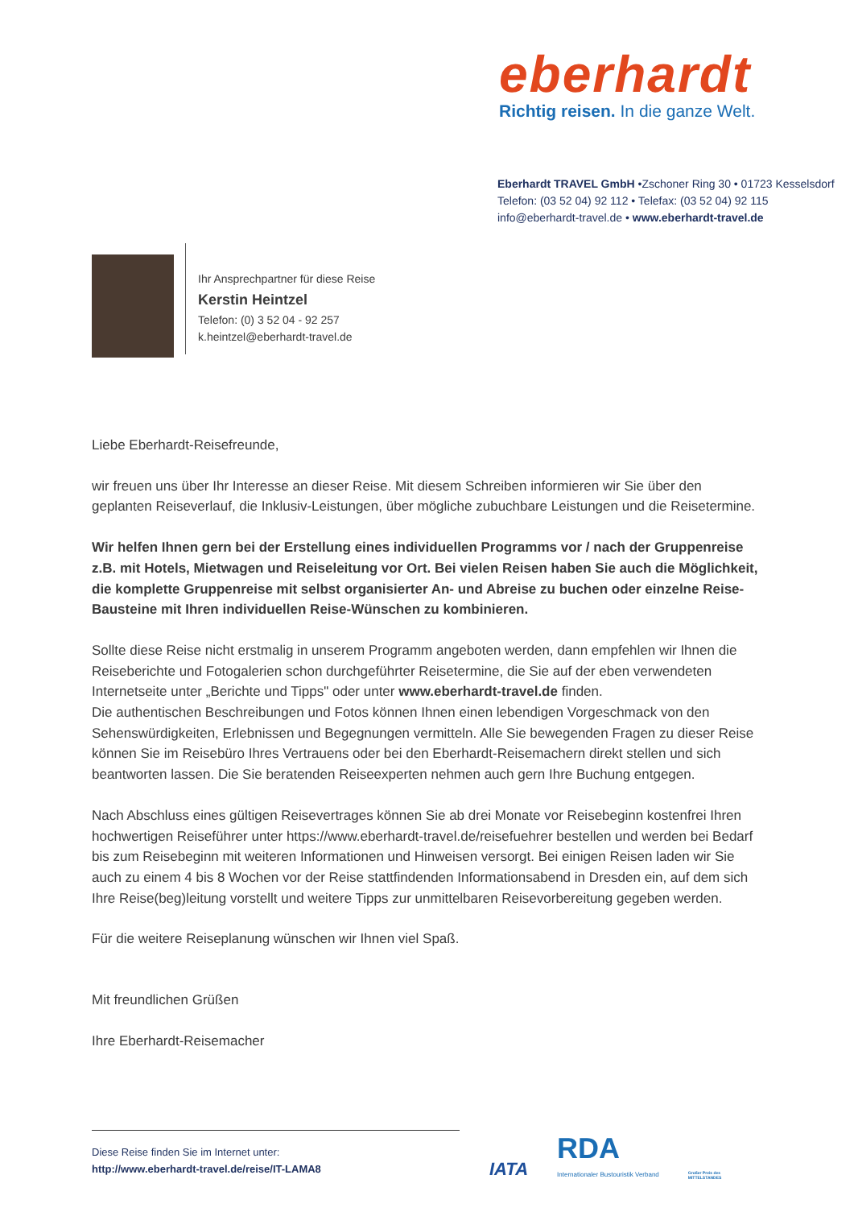eberhardt
Richtig reisen. In die ganze Welt.
Eberhardt TRAVEL GmbH •Zschoner Ring 30 • 01723 Kesselsdorf
Telefon: (03 52 04) 92 112 • Telefax: (03 52 04) 92 115
info@eberhardt-travel.de • www.eberhardt-travel.de
Ihr Ansprechpartner für diese Reise
Kerstin Heintzel
Telefon: (0) 3 52 04 - 92 257
k.heintzel@eberhardt-travel.de
Liebe Eberhardt-Reisefreunde,
wir freuen uns über Ihr Interesse an dieser Reise. Mit diesem Schreiben informieren wir Sie über den geplanten Reiseverlauf, die Inklusiv-Leistungen, über mögliche zubuchbare Leistungen und die Reisetermine.
Wir helfen Ihnen gern bei der Erstellung eines individuellen Programms vor / nach der Gruppenreise z.B. mit Hotels, Mietwagen und Reiseleitung vor Ort. Bei vielen Reisen haben Sie auch die Möglichkeit, die komplette Gruppenreise mit selbst organisierter An- und Abreise zu buchen oder einzelne Reise-Bausteine mit Ihren individuellen Reise-Wünschen zu kombinieren.
Sollte diese Reise nicht erstmalig in unserem Programm angeboten werden, dann empfehlen wir Ihnen die Reiseberichte und Fotogalerien schon durchgeführter Reisetermine, die Sie auf der eben verwendeten Internetseite unter „Berichte und Tipps" oder unter www.eberhardt-travel.de finden.
Die authentischen Beschreibungen und Fotos können Ihnen einen lebendigen Vorgeschmack von den Sehenswürdigkeiten, Erlebnissen und Begegnungen vermitteln. Alle Sie bewegenden Fragen zu dieser Reise können Sie im Reisebüro Ihres Vertrauens oder bei den Eberhardt-Reisemachern direkt stellen und sich beantworten lassen. Die Sie beratenden Reiseexperten nehmen auch gern Ihre Buchung entgegen.
Nach Abschluss eines gültigen Reisevertrages können Sie ab drei Monate vor Reisebeginn kostenfrei Ihren hochwertigen Reiseführer unter https://www.eberhardt-travel.de/reisefuehrer bestellen und werden bei Bedarf bis zum Reisebeginn mit weiteren Informationen und Hinweisen versorgt. Bei einigen Reisen laden wir Sie auch zu einem 4 bis 8 Wochen vor der Reise stattfindenden Informationsabend in Dresden ein, auf dem sich Ihre Reise(beg)leitung vorstellt und weitere Tipps zur unmittelbaren Reisevorbereitung gegeben werden.
Für die weitere Reiseplanung wünschen wir Ihnen viel Spaß.
Mit freundlichen Grüßen
Ihre Eberhardt-Reisemacher
Diese Reise finden Sie im Internet unter:
http://www.eberhardt-travel.de/reise/IT-LAMA8
IATA
RDA
Internationaler Bustouristik Verband
Großer Preis des
MITTELSTANDES